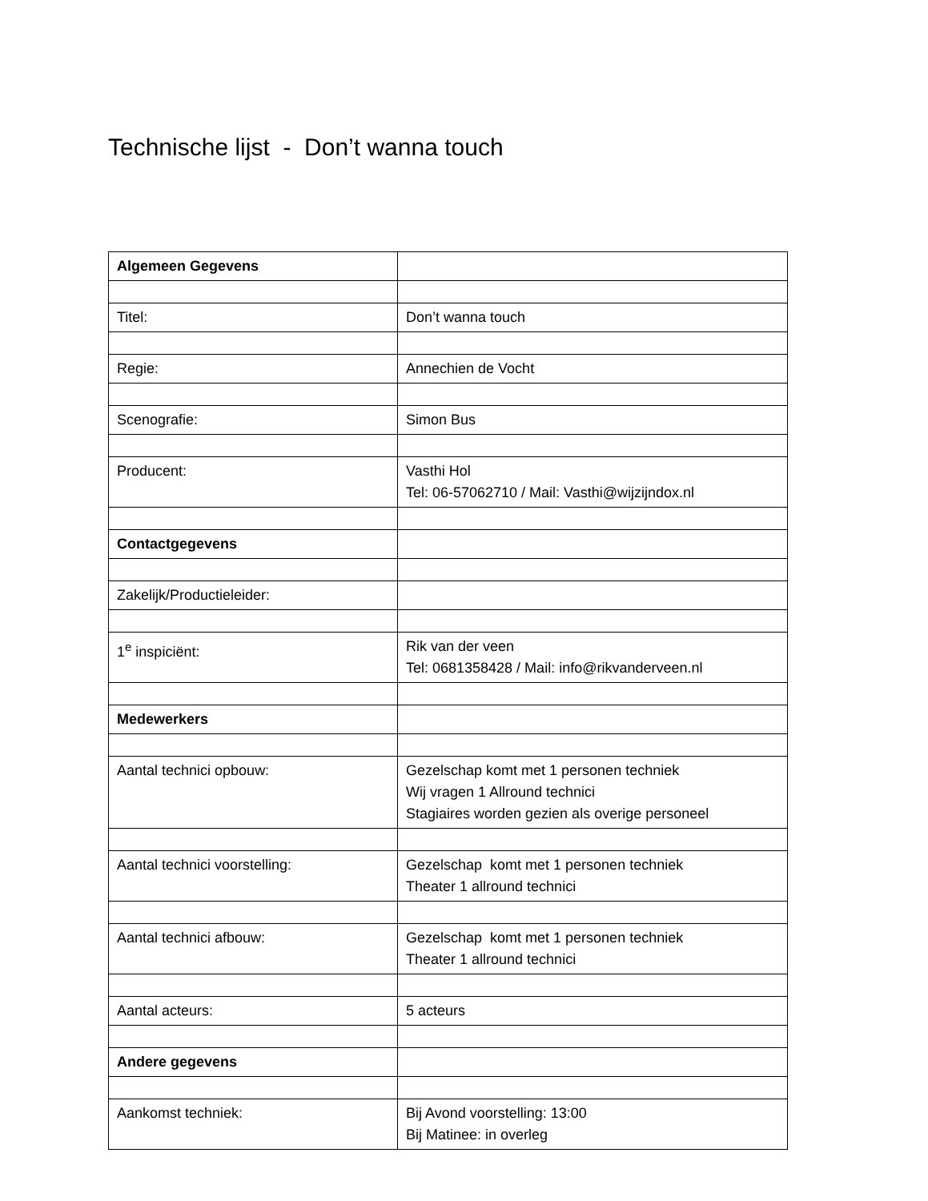Technische lijst - Don’t wanna touch
| Algemeen Gegevens | |
| Titel: | Don’t wanna touch |
| Regie: | Annechien de Vocht |
| Scenografie: | Simon Bus |
| Producent: | Vasthi Hol Tel: 06-57062710 / Mail: Vasthi@wijzijndox.nl |
| Contactgegevens | |
| Zakelijk/Productieleider: | |
| 1<sup>e</sup> inspiciënt: | Rik van der veen Tel: 0681358428 / Mail: info@rikvanderveen.nl |
| Medewerkers | |
| Aantal technici opbouw: | Gezelschap komt met 1 personen techniek Wij vragen 1 Allround technici Stagiaires worden gezien als overige personeel |
| Aantal technici voorstelling: | Gezelschap komt met 1 personen techniek Theater 1 allround technici |
| Aantal technici afbouw: | Gezelschap komt met 1 personen techniek Theater 1 allround technici |
| Aantal acteurs: | 5 acteurs |
| Andere gegevens | |
| Aankomst techniek: | Bij Avond voorstelling: 13:00 Bij Matinee: in overleg |